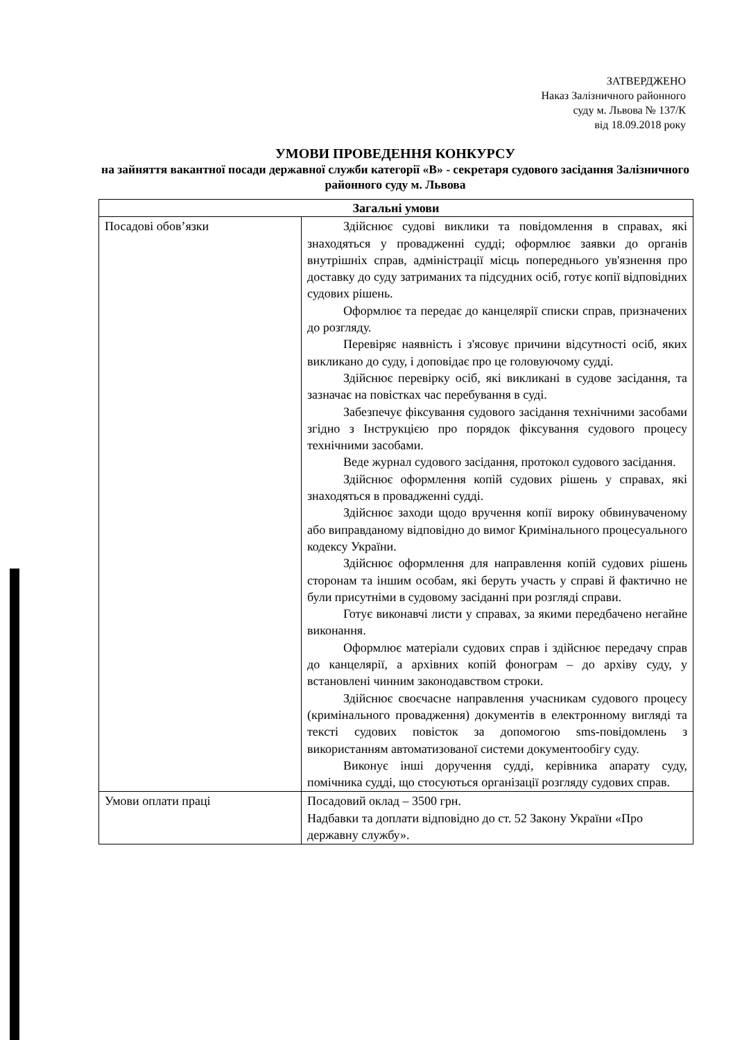ЗАТВЕРДЖЕНО
Наказ Залізничного районного
суду м. Львова № 137/К
від 18.09.2018 року
УМОВИ ПРОВЕДЕННЯ КОНКУРСУ
на зайняття вакантної посади державної служби категорії «В» - секретаря судового засідання Залізничного районного суду м. Львова
| Загальні умови | |
| --- | --- |
| Посадові обов’язки | Здійснює судові виклики та повідомлення в справах, які знаходяться у провадженні судді; оформлює заявки до органів внутрішніх справ, адміністрації місць попереднього ув'язнення про доставку до суду затриманих та підсудних осіб, готує копії відповідних судових рішень. Оформлює та передає до канцелярії списки справ, призначених до розгляду. Перевіряє наявність і з'ясовує причини відсутності осіб, яких викликано до суду, і доповідає про це головуючому судді. Здійснює перевірку осіб, які викликані в судове засідання, та зазначає на повістках час перебування в суді. Забезпечує фіксування судового засідання технічними засобами згідно з Інструкцією про порядок фіксування судового процесу технічними засобами. Веде журнал судового засідання, протокол судового засідання. Здійснює оформлення копій судових рішень у справах, які знаходяться в провадженні судді. Здійснює заходи щодо вручення копії вироку обвинуваченому або виправданому відповідно до вимог Кримінального процесуального кодексу України. Здійснює оформлення для направлення копій судових рішень сторонам та іншим особам, які беруть участь у справі й фактично не були присутніми в судовому засіданні при розгляді справи. Готує виконавчі листи у справах, за якими передбачено негайне виконання. Оформлює матеріали судових справ і здійснює передачу справ до канцелярії, а архівних копій фонограм – до архіву суду, у встановлені чинним законодавством строки. Здійснює своєчасне направлення учасникам судового процесу (кримінального провадження) документів в електронному вигляді та тексті судових повісток за допомогою sms-повідомлень з використанням автоматизованої системи документообігу суду. Виконує інші доручення судді, керівника апарату суду, помічника судді, що стосуються організації розгляду судових справ. |
| Умови оплати праці | Посадовий оклад – 3500 грн. Надбавки та доплати відповідно до ст. 52 Закону України «Про державну службу». |